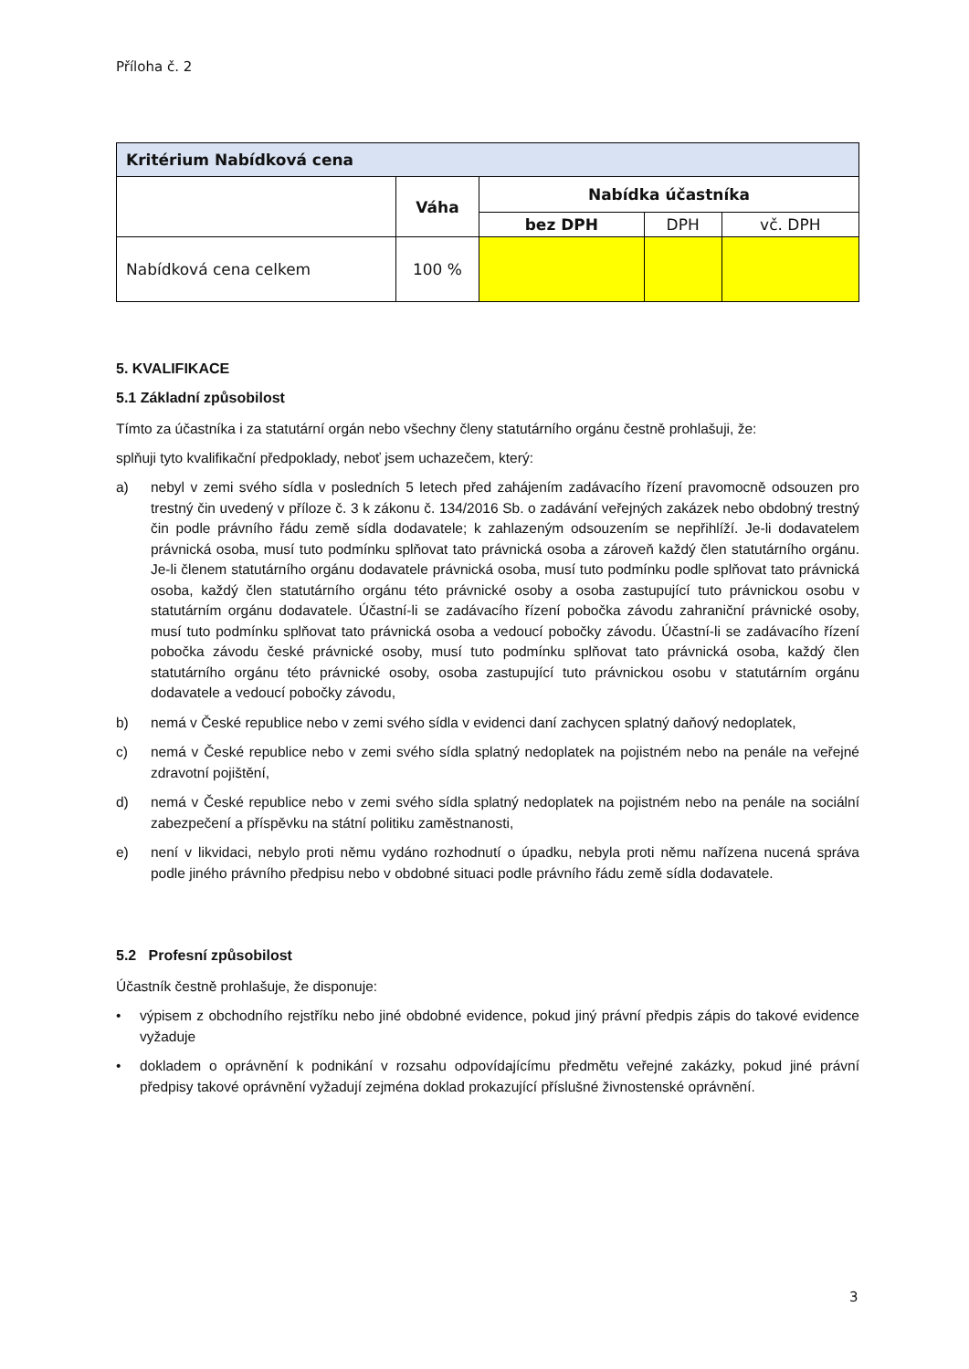Příloha č. 2
| Kritérium Nabídková cena | | | | |
| --- | --- | --- | --- | --- |
| | Váha | Nabídka účastníka | | |
| | | bez DPH | DPH | vč. DPH |
| Nabídková cena celkem | 100 % | | | |
5. KVALIFIKACE
5.1 Základní způsobilost
Tímto za účastníka i za statutární orgán nebo všechny členy statutárního orgánu čestně prohlašuji, že:
splňuji tyto kvalifikační předpoklady, neboť jsem uchazečem, který:
a) nebyl v zemi svého sídla v posledních 5 letech před zahájením zadávacího řízení pravomocně odsouzen pro trestný čin uvedený v příloze č. 3 k zákonu č. 134/2016 Sb. o zadávání veřejných zakázek nebo obdobný trestný čin podle právního řádu země sídla dodavatele; k zahlazeným odsouzením se nepřihlíží. Je-li dodavatelem právnická osoba, musí tuto podmínku splňovat tato právnická osoba a zároveň každý člen statutárního orgánu. Je-li členem statutárního orgánu dodavatele právnická osoba, musí tuto podmínku podle splňovat tato právnická osoba, každý člen statutárního orgánu této právnické osoby a osoba zastupující tuto právnickou osobu v statutárním orgánu dodavatele. Účastní-li se zadávacího řízení pobočka závodu zahraniční právnické osoby, musí tuto podmínku splňovat tato právnická osoba a vedoucí pobočky závodu. Účastní-li se zadávacího řízení pobočka závodu české právnické osoby, musí tuto podmínku splňovat tato právnická osoba, každý člen statutárního orgánu této právnické osoby, osoba zastupující tuto právnickou osobu v statutárním orgánu dodavatele a vedoucí pobočky závodu,
b) nemá v České republice nebo v zemi svého sídla v evidenci daní zachycen splatný daňový nedoplatek,
c) nemá v České republice nebo v zemi svého sídla splatný nedoplatek na pojistném nebo na penále na veřejné zdravotní pojištění,
d) nemá v České republice nebo v zemi svého sídla splatný nedoplatek na pojistném nebo na penále na sociální zabezpečení a příspěvku na státní politiku zaměstnanosti,
e) není v likvidaci, nebylo proti němu vydáno rozhodnutí o úpadku, nebyla proti němu nařízena nucená správa podle jiného právního předpisu nebo v obdobné situaci podle právního řádu země sídla dodavatele.
5.2 Profesní způsobilost
Účastník čestně prohlašuje, že disponuje:
• výpisem z obchodního rejstříku nebo jiné obdobné evidence, pokud jiný právní předpis zápis do takové evidence vyžaduje
• dokladem o oprávnění k podnikání v rozsahu odpovídajícímu předmětu veřejné zakázky, pokud jiné právní předpisy takové oprávnění vyžadují zejména doklad prokazující příslušné živnostenské oprávnění.
3